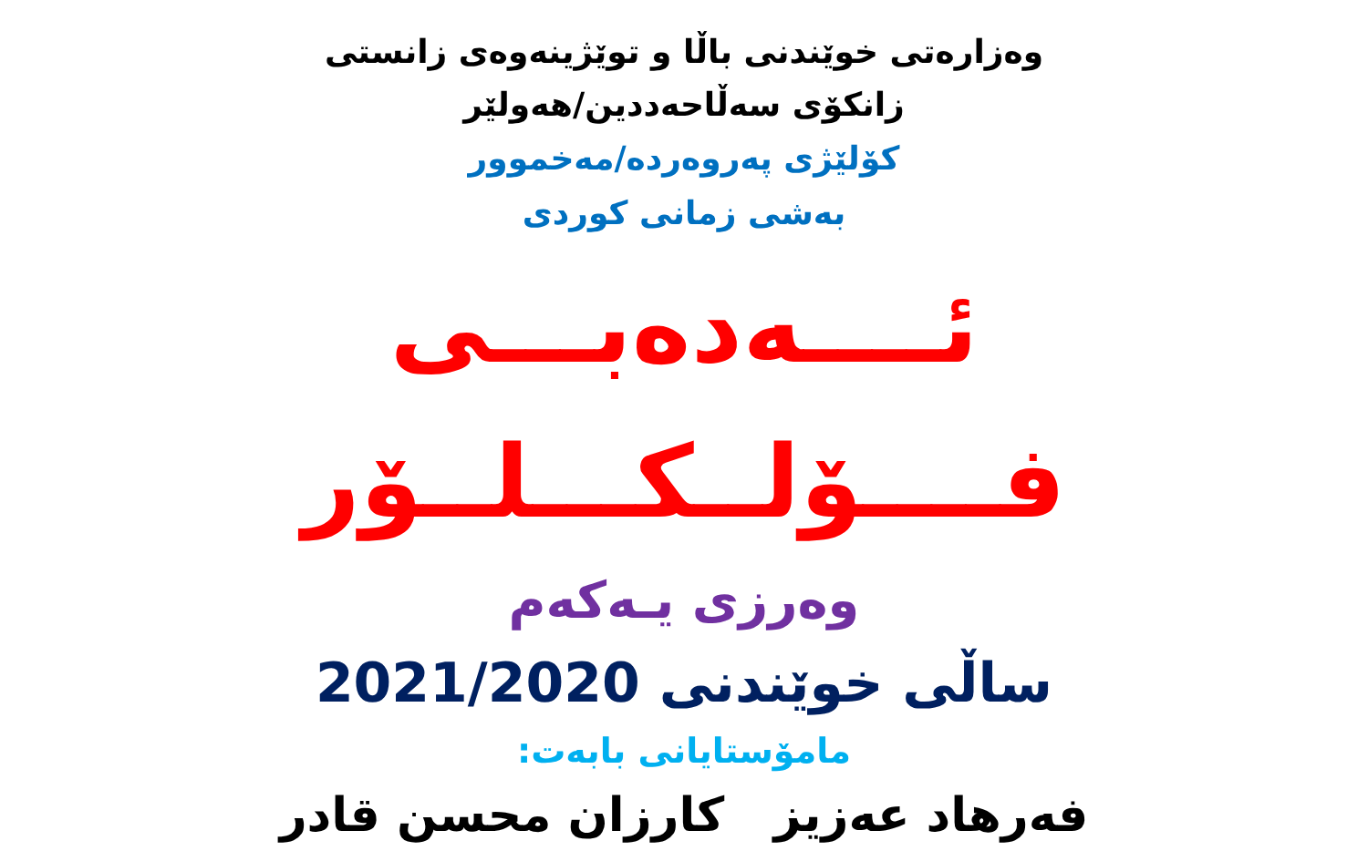وەزارەتی خوێندنی باڵا و توێژینەوەی زانستی
زانکۆی سەڵاحەددین/هەولێر
کۆلێژی پەروەردە/مەخموور
بەشی زمانی کوردی
ئــــەدەبـــی فــــۆلــکـــلــۆر
وەرزی یـەکەم
ساڵی خوێندنی 2021/2020
مامۆستایانی بابەت:
فەرهاد عەزیز کارزان محسن قادر